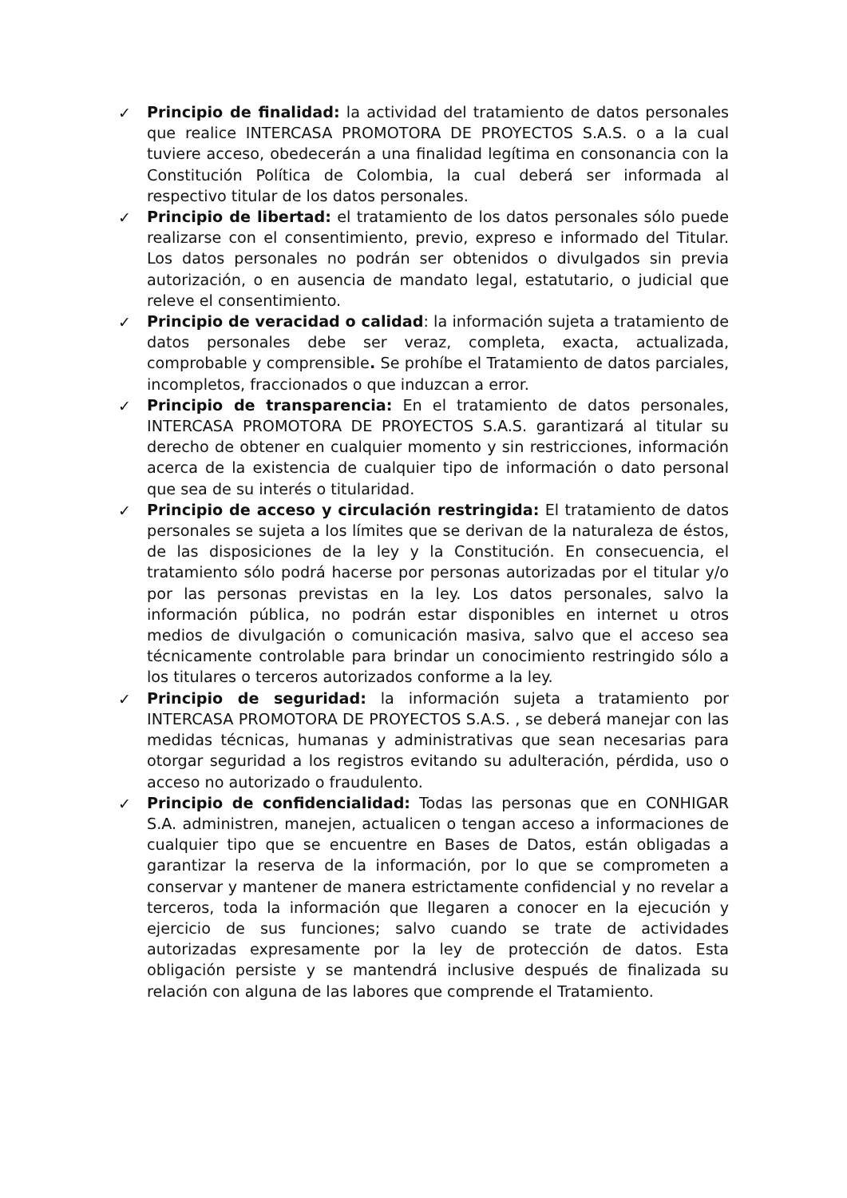✓ Principio de finalidad: la actividad del tratamiento de datos personales que realice INTERCASA PROMOTORA DE PROYECTOS S.A.S. o a la cual tuviere acceso, obedecerán a una finalidad legítima en consonancia con la Constitución Política de Colombia, la cual deberá ser informada al respectivo titular de los datos personales.
✓ Principio de libertad: el tratamiento de los datos personales sólo puede realizarse con el consentimiento, previo, expreso e informado del Titular. Los datos personales no podrán ser obtenidos o divulgados sin previa autorización, o en ausencia de mandato legal, estatutario, o judicial que releve el consentimiento.
✓ Principio de veracidad o calidad: la información sujeta a tratamiento de datos personales debe ser veraz, completa, exacta, actualizada, comprobable y comprensible. Se prohíbe el Tratamiento de datos parciales, incompletos, fraccionados o que induzcan a error.
✓ Principio de transparencia: En el tratamiento de datos personales, INTERCASA PROMOTORA DE PROYECTOS S.A.S. garantizará al titular su derecho de obtener en cualquier momento y sin restricciones, información acerca de la existencia de cualquier tipo de información o dato personal que sea de su interés o titularidad.
✓ Principio de acceso y circulación restringida: El tratamiento de datos personales se sujeta a los límites que se derivan de la naturaleza de éstos, de las disposiciones de la ley y la Constitución. En consecuencia, el tratamiento sólo podrá hacerse por personas autorizadas por el titular y/o por las personas previstas en la ley. Los datos personales, salvo la información pública, no podrán estar disponibles en internet u otros medios de divulgación o comunicación masiva, salvo que el acceso sea técnicamente controlable para brindar un conocimiento restringido sólo a los titulares o terceros autorizados conforme a la ley.
✓ Principio de seguridad: la información sujeta a tratamiento por INTERCASA PROMOTORA DE PROYECTOS S.A.S. , se deberá manejar con las medidas técnicas, humanas y administrativas que sean necesarias para otorgar seguridad a los registros evitando su adulteración, pérdida, uso o acceso no autorizado o fraudulento.
✓ Principio de confidencialidad: Todas las personas que en CONHIGAR S.A. administren, manejen, actualicen o tengan acceso a informaciones de cualquier tipo que se encuentre en Bases de Datos, están obligadas a garantizar la reserva de la información, por lo que se comprometen a conservar y mantener de manera estrictamente confidencial y no revelar a terceros, toda la información que llegaren a conocer en la ejecución y ejercicio de sus funciones; salvo cuando se trate de actividades autorizadas expresamente por la ley de protección de datos. Esta obligación persiste y se mantendrá inclusive después de finalizada su relación con alguna de las labores que comprende el Tratamiento.